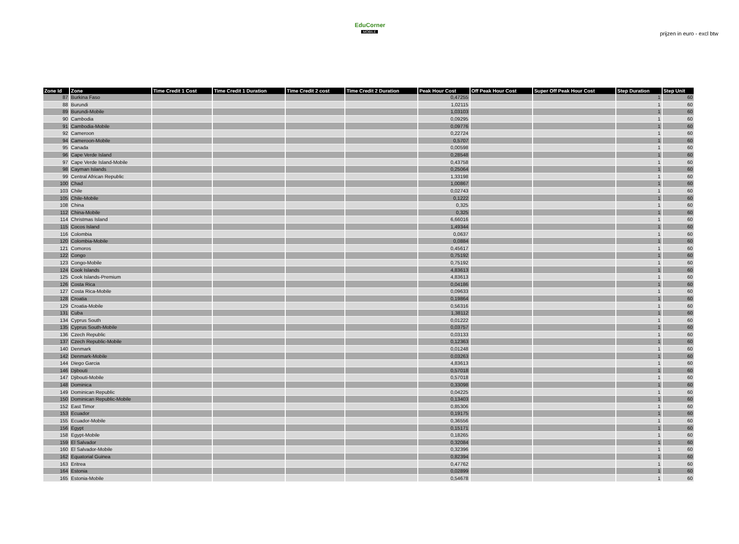prijzen in euro - excl btw
EduCorner
MOBILE
| Zone Id | Zone | Time Credit 1 Cost | Time Credit 1 Duration | Time Credit 2 cost | Time Credit 2 Duration | Peak Hour Cost | Off Peak Hour Cost | Super Off Peak Hour Cost | Step Duration | Step Unit |
| --- | --- | --- | --- | --- | --- | --- | --- | --- | --- | --- |
| 87 | Burkina Faso | | | | | 0,47255 | | | 1 | 60 |
| 88 | Burundi | | | | | 1,02115 | | | 1 | 60 |
| 89 | Burundi-Mobile | | | | | 1,03103 | | | 1 | 60 |
| 90 | Cambodia | | | | | 0,09295 | | | 1 | 60 |
| 91 | Cambodia-Mobile | | | | | 0,09776 | | | 1 | 60 |
| 92 | Cameroon | | | | | 0,22724 | | | 1 | 60 |
| 94 | Cameroon-Mobile | | | | | 0,5707 | | | 1 | 60 |
| 95 | Canada | | | | | 0,00598 | | | 1 | 60 |
| 96 | Cape Verde Island | | | | | 0,28548 | | | 1 | 60 |
| 97 | Cape Verde Island-Mobile | | | | | 0,43758 | | | 1 | 60 |
| 98 | Cayman Islands | | | | | 0,25064 | | | 1 | 60 |
| 99 | Central African Republic | | | | | 1,33198 | | | 1 | 60 |
| 100 | Chad | | | | | 1,00867 | | | 1 | 60 |
| 103 | Chile | | | | | 0,02743 | | | 1 | 60 |
| 105 | Chile-Mobile | | | | | 0,1222 | | | 1 | 60 |
| 108 | China | | | | | 0,325 | | | 1 | 60 |
| 112 | China-Mobile | | | | | 0,325 | | | 1 | 60 |
| 114 | Christmas Island | | | | | 6,66016 | | | 1 | 60 |
| 115 | Cocos Island | | | | | 1,49344 | | | 1 | 60 |
| 116 | Colombia | | | | | 0,0637 | | | 1 | 60 |
| 120 | Colombia-Mobile | | | | | 0,0884 | | | 1 | 60 |
| 121 | Comoros | | | | | 0,45617 | | | 1 | 60 |
| 122 | Congo | | | | | 0,75192 | | | 1 | 60 |
| 123 | Congo-Mobile | | | | | 0,75192 | | | 1 | 60 |
| 124 | Cook Islands | | | | | 4,83613 | | | 1 | 60 |
| 125 | Cook Islands-Premium | | | | | 4,83613 | | | 1 | 60 |
| 126 | Costa Rica | | | | | 0,04186 | | | 1 | 60 |
| 127 | Costa Rica-Mobile | | | | | 0,09633 | | | 1 | 60 |
| 128 | Croatia | | | | | 0,19864 | | | 1 | 60 |
| 129 | Croatia-Mobile | | | | | 0,56316 | | | 1 | 60 |
| 131 | Cuba | | | | | 1,38112 | | | 1 | 60 |
| 134 | Cyprus South | | | | | 0,01222 | | | 1 | 60 |
| 135 | Cyprus South-Mobile | | | | | 0,03757 | | | 1 | 60 |
| 136 | Czech Republic | | | | | 0,03133 | | | 1 | 60 |
| 137 | Czech Republic-Mobile | | | | | 0,12363 | | | 1 | 60 |
| 140 | Denmark | | | | | 0,01248 | | | 1 | 60 |
| 142 | Denmark-Mobile | | | | | 0,03263 | | | 1 | 60 |
| 144 | Diego Garcia | | | | | 4,83613 | | | 1 | 60 |
| 146 | Djibouti | | | | | 0,57018 | | | 1 | 60 |
| 147 | Djibouti-Mobile | | | | | 0,57018 | | | 1 | 60 |
| 148 | Dominica | | | | | 0,33098 | | | 1 | 60 |
| 149 | Dominican Republic | | | | | 0,04225 | | | 1 | 60 |
| 150 | Dominican Republic-Mobile | | | | | 0,13403 | | | 1 | 60 |
| 152 | East Timor | | | | | 0,85306 | | | 1 | 60 |
| 153 | Ecuador | | | | | 0,19175 | | | 1 | 60 |
| 155 | Ecuador-Mobile | | | | | 0,36556 | | | 1 | 60 |
| 156 | Egypt | | | | | 0,15171 | | | 1 | 60 |
| 158 | Egypt-Mobile | | | | | 0,18265 | | | 1 | 60 |
| 159 | El Salvador | | | | | 0,32084 | | | 1 | 60 |
| 160 | El Salvador-Mobile | | | | | 0,32396 | | | 1 | 60 |
| 162 | Equatorial Guinea | | | | | 0,82394 | | | 1 | 60 |
| 163 | Eritrea | | | | | 0,47762 | | | 1 | 60 |
| 164 | Estonia | | | | | 0,02899 | | | 1 | 60 |
| 165 | Estonia-Mobile | | | | | 0,54678 | | | 1 | 60 |